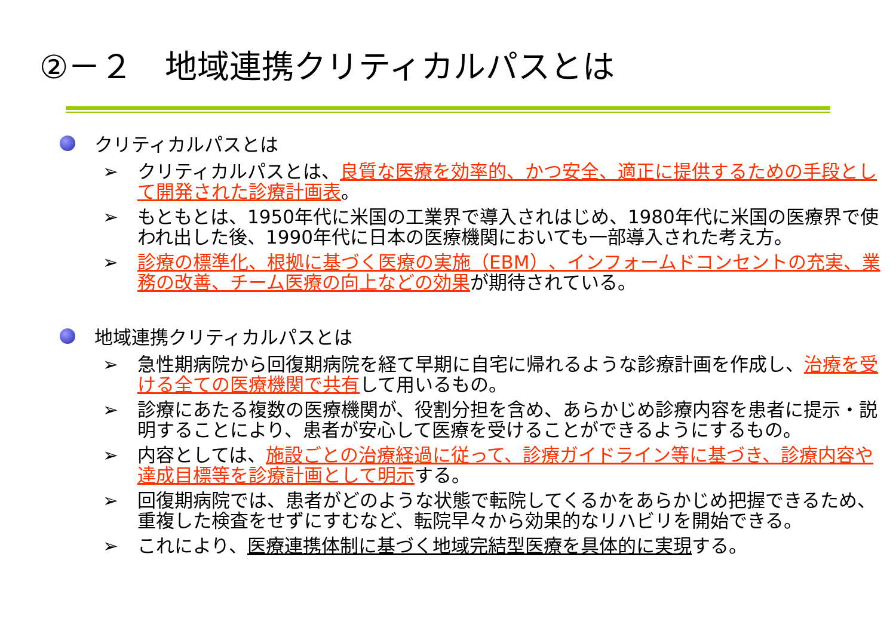②－２　地域連携クリティカルパスとは
クリティカルパスとは
➢ クリティカルパスとは、良質な医療を効率的、かつ安全、適正に提供するための手段として開発された診療計画表。
➢ もともとは、1950年代に米国の工業界で導入されはじめ、1980年代に米国の医療界で使われ出した後、1990年代に日本の医療機関においても一部導入された考え方。
➢ 診療の標準化、根拠に基づく医療の実施（EBM）、インフォームドコンセントの充実、業務の改善、チーム医療の向上などの効果が期待されている。
地域連携クリティカルパスとは
➢ 急性期病院から回復期病院を経て早期に自宅に帰れるような診療計画を作成し、治療を受ける全ての医療機関で共有して用いるもの。
➢ 診療にあたる複数の医療機関が、役割分担を含め、あらかじめ診療内容を患者に提示・説明することにより、患者が安心して医療を受けることができるようにするもの。
➢ 内容としては、施設ごとの治療経過に従って、診療ガイドライン等に基づき、診療内容や達成目標等を診療計画として明示する。
➢ 回復期病院では、患者がどのような状態で転院してくるかをあらかじめ把握できるため、重複した検査をせずにすむなど、転院早々から効果的なリハビリを開始できる。
➢ これにより、医療連携体制に基づく地域完結型医療を具体的に実現する。